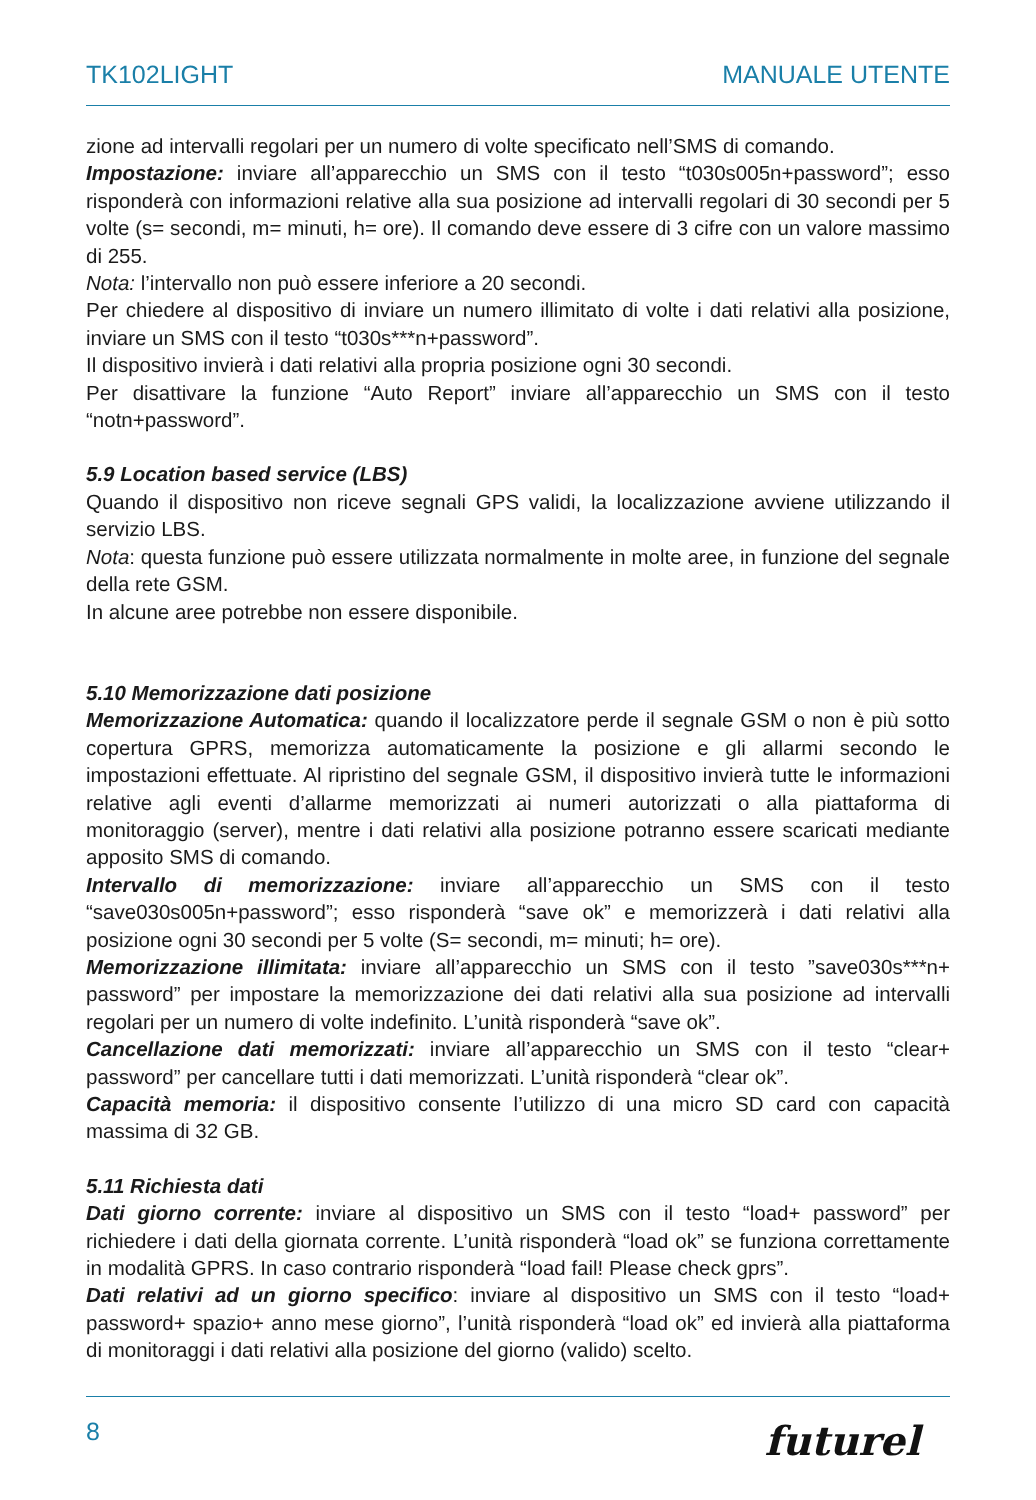TK102LIGHT MANUALE UTENTE
zione ad intervalli regolari per un numero di volte specificato nell’SMS di comando.
Impostazione: inviare all’apparecchio un SMS con il testo “t030s005n+password”; esso risponderà con informazioni relative alla sua posizione ad intervalli regolari di 30 secondi per 5 volte (s= secondi, m= minuti, h= ore). Il comando deve essere di 3 cifre con un valore massimo di 255.
Nota: l’intervallo non può essere inferiore a 20 secondi.
Per chiedere al dispositivo di inviare un numero illimitato di volte i dati relativi alla posizione, inviare un SMS con il testo “t030s***n+password”.
Il dispositivo invierà i dati relativi alla propria posizione ogni 30 secondi.
Per disattivare la funzione “Auto Report” inviare all’apparecchio un SMS con il testo “notn+password”.
5.9 Location based service (LBS)
Quando il dispositivo non riceve segnali GPS validi, la localizzazione avviene utilizzando il servizio LBS.
Nota: questa funzione può essere utilizzata normalmente in molte aree, in funzione del segnale della rete GSM.
In alcune aree potrebbe non essere disponibile.
5.10 Memorizzazione dati posizione
Memorizzazione Automatica: quando il localizzatore perde il segnale GSM o non è più sotto copertura GPRS, memorizza automaticamente la posizione e gli allarmi secondo le impostazioni effettuate. Al ripristino del segnale GSM, il dispositivo invierà tutte le informazioni relative agli eventi d’allarme memorizzati ai numeri autorizzati o alla piattaforma di monitoraggio (server), mentre i dati relativi alla posizione potranno essere scaricati mediante apposito SMS di comando.
Intervallo di memorizzazione: inviare all’apparecchio un SMS con il testo “save030s005n+password”; esso risponderà “save ok” e memorizzerà i dati relativi alla posizione ogni 30 secondi per 5 volte (S= secondi, m= minuti; h= ore).
Memorizzazione illimitata: inviare all’apparecchio un SMS con il testo ”save030s***n+ password” per impostare la memorizzazione dei dati relativi alla sua posizione ad intervalli regolari per un numero di volte indefinito. L’unità risponderà “save ok”.
Cancellazione dati memorizzati: inviare all’apparecchio un SMS con il testo “clear+ password” per cancellare tutti i dati memorizzati. L’unità risponderà “clear ok”.
Capacità memoria: il dispositivo consente l’utilizzo di una micro SD card con capacità massima di 32 GB.
5.11 Richiesta dati
Dati giorno corrente: inviare al dispositivo un SMS con il testo “load+ password” per richiedere i dati della giornata corrente. L’unità risponderà “load ok” se funziona correttamente in modalità GPRS. In caso contrario risponderà “load fail! Please check gprs”.
Dati relativi ad un giorno specifico: inviare al dispositivo un SMS con il testo “load+ password+ spazio+ anno mese giorno”, l’unità risponderà “load ok” ed invierà alla piattaforma di monitoraggi i dati relativi alla posizione del giorno (valido) scelto.
8 futurel